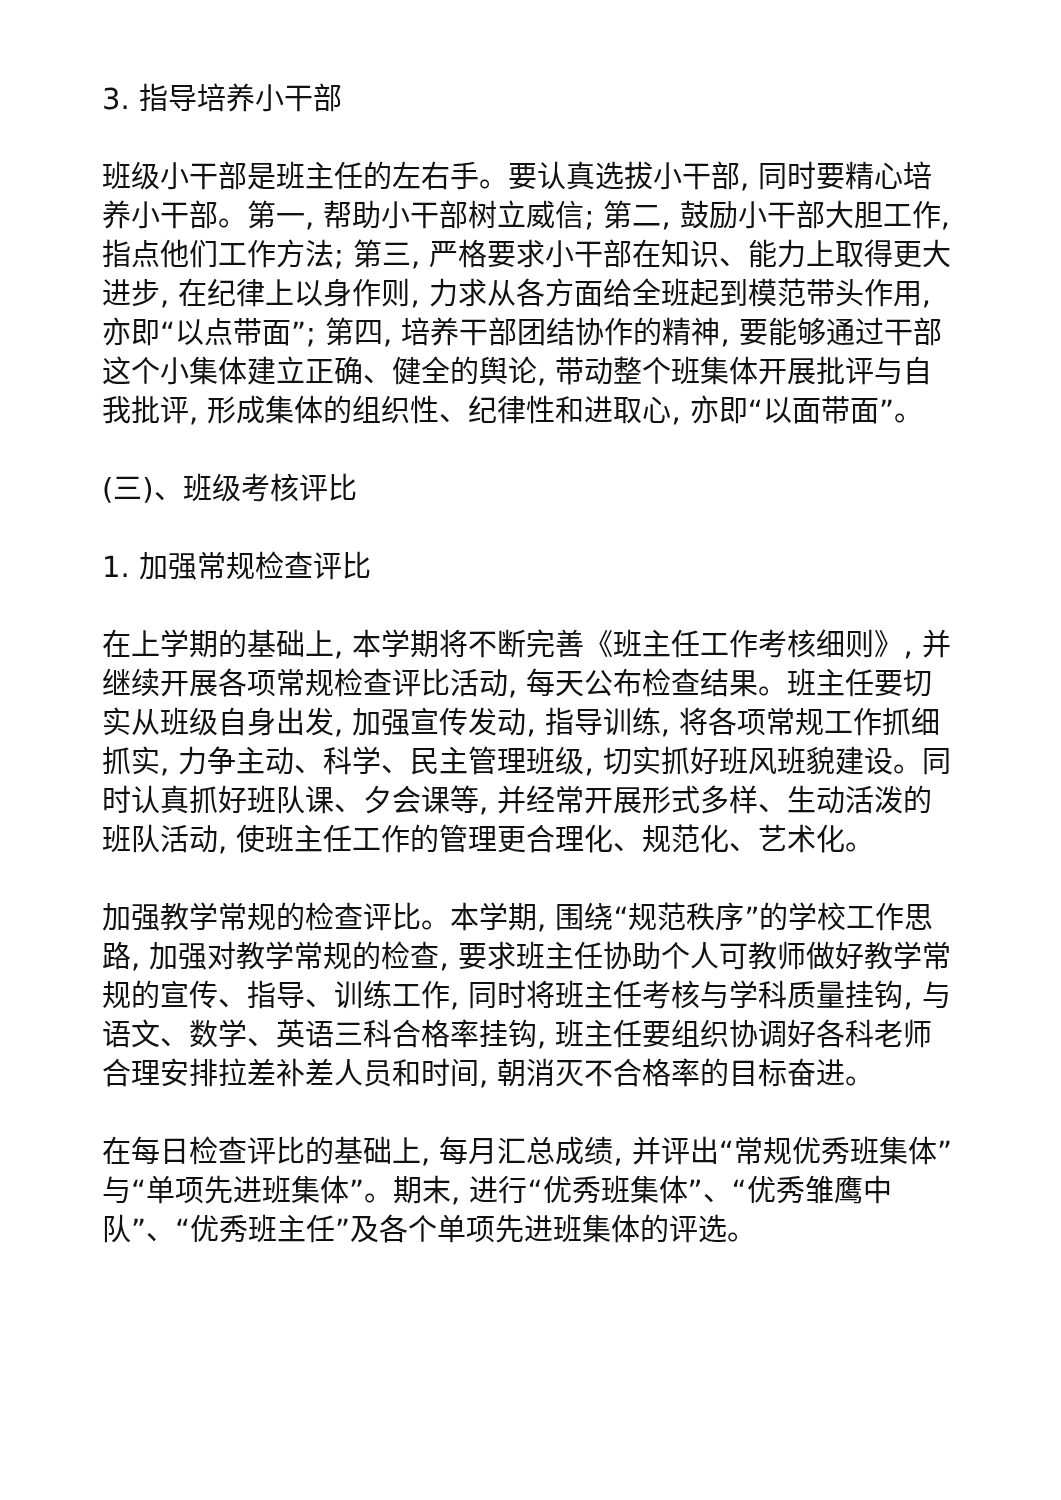3. 指导培养小干部
班级小干部是班主任的左右手。要认真选拔小干部, 同时要精心培养小干部。第一, 帮助小干部树立威信; 第二, 鼓励小干部大胆工作, 指点他们工作方法; 第三, 严格要求小干部在知识、能力上取得更大进步, 在纪律上以身作则, 力求从各方面给全班起到模范带头作用, 亦即“以点带面”; 第四, 培养干部团结协作的精神, 要能够通过干部这个小集体建立正确、健全的舆论, 带动整个班集体开展批评与自我批评, 形成集体的组织性、纪律性和进取心, 亦即“以面带面”。
(三)、班级考核评比
1. 加强常规检查评比
在上学期的基础上, 本学期将不断完善《班主任工作考核细则》, 并继续开展各项常规检查评比活动, 每天公布检查结果。班主任要切实从班级自身出发, 加强宣传发动, 指导训练, 将各项常规工作抓细抓实, 力争主动、科学、民主管理班级, 切实抓好班风班貌建设。同时认真抓好班队课、夕会课等, 并经常开展形式多样、生动活泼的班队活动, 使班主任工作的管理更合理化、规范化、艺术化。
加强教学常规的检查评比。本学期, 围绕“规范秩序”的学校工作思路, 加强对教学常规的检查, 要求班主任协助个人可教师做好教学常规的宣传、指导、训练工作, 同时将班主任考核与学科质量挂钩, 与语文、数学、英语三科合格率挂钩, 班主任要组织协调好各科老师合理安排拉差补差人员和时间, 朝消灭不合格率的目标奋进。
在每日检查评比的基础上, 每月汇总成绩, 并评出“常规优秀班集体”与“单项先进班集体”。期末, 进行“优秀班集体”、“优秀雏鹰中队”、“优秀班主任”及各个单项先进班集体的评选。